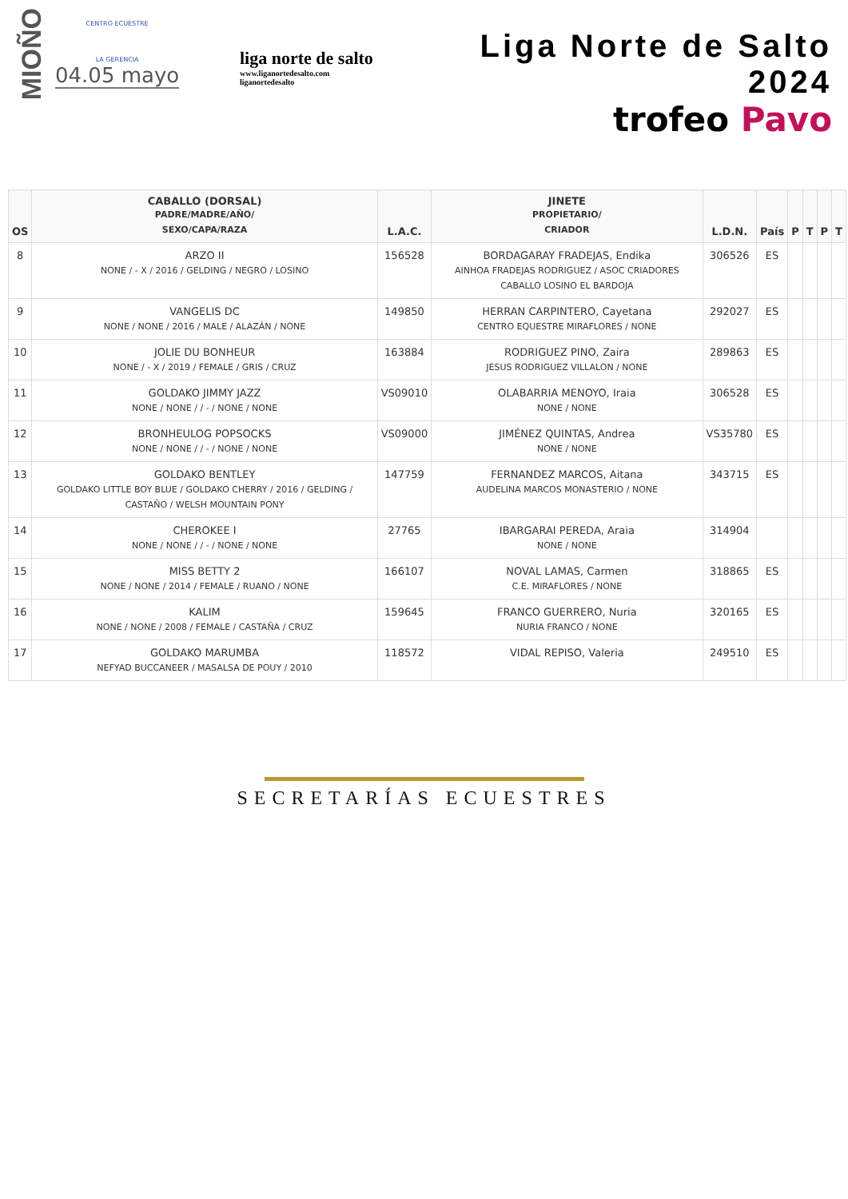MIOÑO
CENTRO ECUESTRE
LA GERENCIA
04.05 mayo
liga norte de salto
www.liganortedesalto.com
liganortedesalto
Liga Norte de Salto 2024
trofeo Pavo
| OS | CABALLO (DORSAL) PADRE/MADRE/AÑO/ SEXO/CAPA/RAZA | L.A.C. | JINETE PROPIETARIO/ CRIADOR | L.D.N. | País | P | T | P | T |
| --- | --- | --- | --- | --- | --- | --- | --- | --- | --- |
| 8 | ARZO II NONE / - X / 2016 / GELDING / NEGRO / LOSINO | 156528 | BORDAGARAY FRADEJAS, Endika AINHOA FRADEJAS RODRIGUEZ / ASOC CRIADORES CABALLO LOSINO EL BARDOJA | 306526 | ES | | | | |
| 9 | VANGELIS DC NONE / NONE / 2016 / MALE / ALAZÁN / NONE | 149850 | HERRAN CARPINTERO, Cayetana CENTRO EQUESTRE MIRAFLORES / NONE | 292027 | ES | | | | |
| 10 | JOLIE DU BONHEUR NONE / - X / 2019 / FEMALE / GRIS / CRUZ | 163884 | RODRIGUEZ PINO, Zaira JESUS RODRIGUEZ VILLALON / NONE | 289863 | ES | | | | |
| 11 | GOLDAKO JIMMY JAZZ NONE / NONE / / - / NONE / NONE | VS09010 | OLABARRIA MENOYO, Iraia NONE / NONE | 306528 | ES | | | | |
| 12 | BRONHEULOG POPSOCKS NONE / NONE / / - / NONE / NONE | VS09000 | JIMÉNEZ QUINTAS, Andrea NONE / NONE | VS35780 | ES | | | | |
| 13 | GOLDAKO BENTLEY GOLDAKO LITTLE BOY BLUE / GOLDAKO CHERRY / 2016 / GELDING / CASTAÑO / WELSH MOUNTAIN PONY | 147759 | FERNANDEZ MARCOS, Aitana AUDELINA MARCOS MONASTERIO / NONE | 343715 | ES | | | | |
| 14 | CHEROKEE I NONE / NONE / / - / NONE / NONE | 27765 | IBARGARAI PEREDA, Araia NONE / NONE | 314904 | | | | | |
| 15 | MISS BETTY 2 NONE / NONE / 2014 / FEMALE / RUANO / NONE | 166107 | NOVAL LAMAS, Carmen C.E. MIRAFLORES / NONE | 318865 | ES | | | | |
| 16 | KALIM NONE / NONE / 2008 / FEMALE / CASTAÑA / CRUZ | 159645 | FRANCO GUERRERO, Nuria NURIA FRANCO / NONE | 320165 | ES | | | | |
| 17 | GOLDAKO MARUMBA NEFYAD BUCCANEER / MASALSA DE POUY / 2010 | 118572 | VIDAL REPISO, Valeria | 249510 | ES | | | | |
SECRETARÍAS ECUESTRES